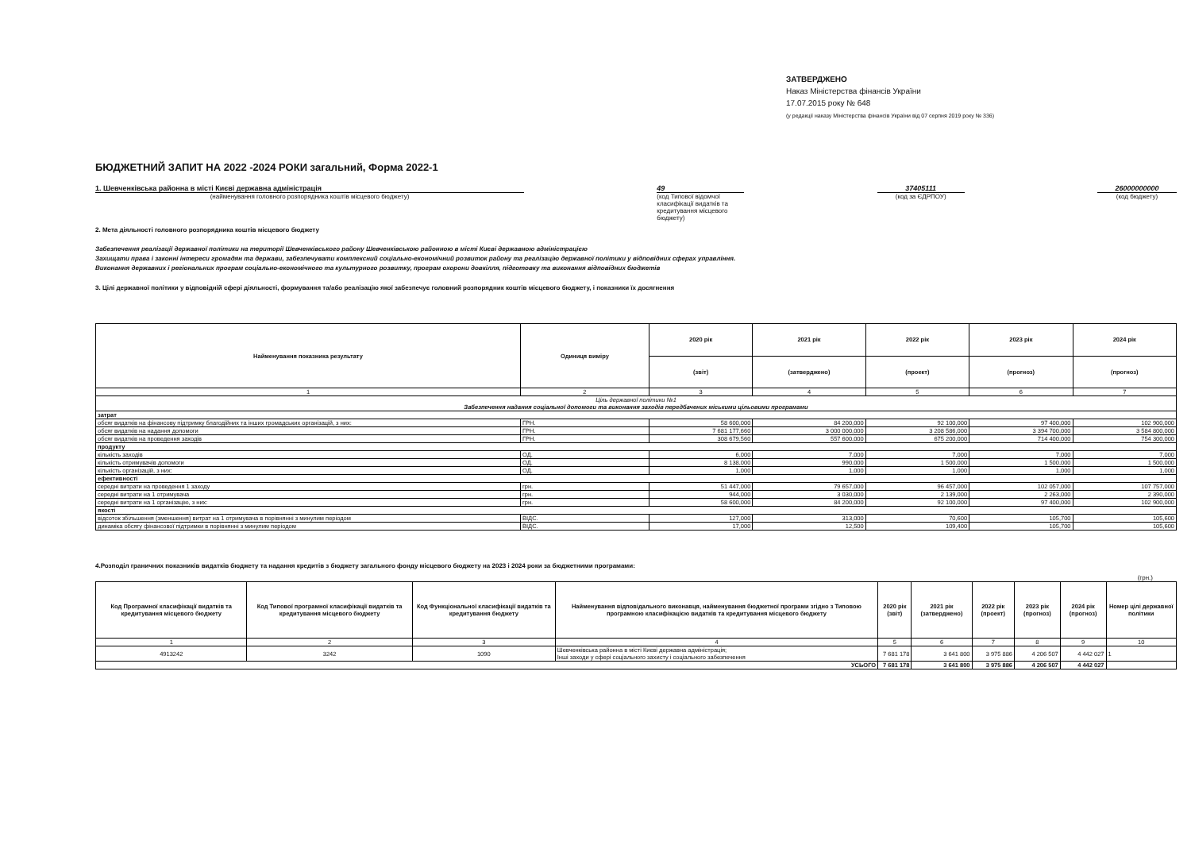ЗАТВЕРДЖЕНО
Наказ Міністерства фінансів України
17.07.2015 року № 648
(у редакції наказу Міністерства фінансів України від 07 серпня 2019 року № 336)
БЮДЖЕТНИЙ ЗАПИТ НА 2022 -2024 РОКИ загальний, Форма 2022-1
1. Шевченківська районна в місті Києві державна адміністрація
(найменування головного розпорядника коштів місцевого бюджету)
49
(код Типової відомчої класифікації видатків та кредитування місцевого бюджету)
37405111
(код за ЄДРПОУ)
26000000000
(код бюджету)
2. Мета діяльності головного розпорядника коштів місцевого бюджету
Забезпечення реалізації державної політики на території Шевченківського району Шевченківською районною в місті Києві державною адміністрацією
Захищати права і законні інтереси громадян та держави, забезпечувати комплексний соціально-економічний розвиток району та реалізацію державної політики у відповідних сферах управління.
Виконання державних і регіональних програм соціально-економічного та культурного розвитку, програм охорони довкілля, підготовку та виконання відповідних бюджетів
3. Цілі державної політики у відповідній сфері діяльності, формування та/або реалізацію якої забезпечує головний розпорядник коштів місцевого бюджету, і показники їх досягнення
| Найменування показника результату | Одиниця виміру | 2020 рік | 2021 рік | 2022 рік | 2023 рік | 2024 рік |
| --- | --- | --- | --- | --- | --- | --- |
| | | (звіт) | (затверджено) | (проект) | (прогноз) | (прогноз) |
| 1 | 2 | 3 | 4 | 5 | 6 | 7 |
| Ціль державної політики №1 Забезпечення надання соціальної допомоги та виконання заходів передбачених міськими цільовими програмами | | | | | | |
| затрат | | | | | | |
| обсяг видатків на фінансову підтримку благодійних та інших громадських організацій, з них: | ГРН. | 58 600,000 | 84 200,000 | 92 100,000 | 97 400,000 | 102 900,000 |
| обсяг видатків на надання допомоги | ГРН. | 7 681 177,660 | 3 000 000,000 | 3 208 586,000 | 3 394 700,000 | 3 584 800,000 |
| обсяг видатків на проведення заходів | ГРН. | 308 679,560 | 557 600,000 | 675 200,000 | 714 400,000 | 754 300,000 |
| продукту | | | | | | |
| кількість заходів | ОД. | 6,000 | 7,000 | 7,000 | 7,000 | 7,000 |
| кількість отримувачів допомоги | ОД. | 8 138,000 | 990,000 | 1 500,000 | 1 500,000 | 1 500,000 |
| кількість організацій, з них: | ОД. | 1,000 | 1,000 | 1,000 | 1,000 | 1,000 |
| ефективності | | | | | | |
| середні витрати на проведення 1 заходу | грн. | 51 447,000 | 79 657,000 | 96 457,000 | 102 057,000 | 107 757,000 |
| середні витрати на 1 отримувача | грн. | 944,000 | 3 030,000 | 2 139,000 | 2 263,000 | 2 390,000 |
| середні витрати на 1 організацію, з них: | грн. | 58 600,000 | 84 200,000 | 92 100,000 | 97 400,000 | 102 900,000 |
| якості | | | | | | |
| відсоток збільшення (зменшення) витрат на 1 отримувача в порівнянні з минулим періодом | ВІДС. | 127,000 | 313,000 | 70,600 | 105,700 | 105,600 |
| динаміка обсягу фінансової підтримки в порівнянні з минулим періодом | ВІДС. | 17,000 | 12,500 | 109,400 | 105,700 | 105,600 |
4.Розподіл граничних показників видатків бюджету та надання кредитів з бюджету загального фонду місцевого бюджету на 2023 і 2024 роки за бюджетними програмами:
(грн.)
| Код Програмної класифікації видатків та кредитування місцевого бюджету | Код Типової програмної класифікації видатків та кредитування місцевого бюджету | Код Функціональної класифікації видатків та кредитування бюджету | Найменування відповідального виконавця, найменування бюджетної програми згідно з Типовою програмною класифікацією видатків та кредитування місцевого бюджету | 2020 рік (звіт) | 2021 рік (затверджено) | 2022 рік (проект) | 2023 рік (прогноз) | 2024 рік (прогноз) | Номер цілі державної політики |
| --- | --- | --- | --- | --- | --- | --- | --- | --- | --- |
| 1 | 2 | 3 | 4 | 5 | 6 | 7 | 8 | 9 | 10 |
| 4913242 | 3242 | 1090 | Шевченківська районна в місті Києві державна адміністрація; Інші заходи у сфері соціального захисту і соціального забезпечення | 7 681 178 | 3 641 800 | 3 975 886 | 4 206 507 | 4 442 027 | 1 |
| УСЬОГО | | | | 7 681 178 | 3 641 800 | 3 975 886 | 4 206 507 | 4 442 027 | |